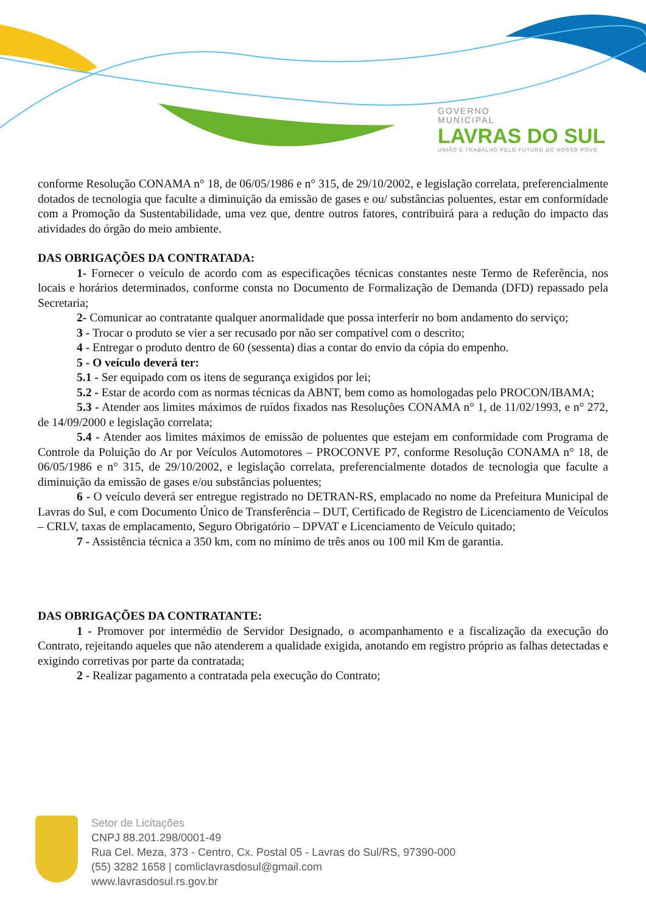GOVERNO
MUNICIPAL
LAVRAS DO SUL
UNIÃO E TRABALHO PELO FUTURO DO NOSSO POVO
conforme Resolução CONAMA n° 18, de 06/05/1986 e n° 315, de 29/10/2002, e legislação correlata, preferencialmente dotados de tecnologia que faculte a diminuição da emissão de gases e ou/ substâncias poluentes, estar em conformidade com a Promoção da Sustentabilidade, uma vez que, dentre outros fatores, contribuirá para a redução do impacto das atividades do órgão do meio ambiente.
DAS OBRIGAÇÕES DA CONTRATADA:
1- Fornecer o veículo de acordo com as especificações técnicas constantes neste Termo de Referência, nos locais e horários determinados, conforme consta no Documento de Formalização de Demanda (DFD) repassado pela Secretaria;
2- Comunicar ao contratante qualquer anormalidade que possa interferir no bom andamento do serviço;
3 - Trocar o produto se vier a ser recusado por não ser compatível com o descrito;
4 - Entregar o produto dentro de 60 (sessenta) dias a contar do envio da cópia do empenho.
5 - O veículo deverá ter:
5.1 - Ser equipado com os itens de segurança exigidos por lei;
5.2 - Estar de acordo com as normas técnicas da ABNT, bem como as homologadas pelo PROCON/IBAMA;
5.3 - Atender aos limites máximos de ruídos fixados nas Resoluções CONAMA n° 1, de 11/02/1993, e n° 272, de 14/09/2000 e legislação correlata;
5.4 - Atender aos limites máximos de emissão de poluentes que estejam em conformidade com Programa de Controle da Poluição do Ar por Veículos Automotores – PROCONVE P7, conforme Resolução CONAMA n° 18, de 06/05/1986 e n° 315, de 29/10/2002, e legislação correlata, preferencialmente dotados de tecnologia que faculte a diminuição da emissão de gases e/ou substâncias poluentes;
6 - O veículo deverá ser entregue registrado no DETRAN-RS, emplacado no nome da Prefeitura Municipal de Lavras do Sul, e com Documento Único de Transferência – DUT, Certificado de Registro de Licenciamento de Veículos – CRLV, taxas de emplacamento, Seguro Obrigatório – DPVAT e Licenciamento de Veículo quitado;
7 - Assistência técnica a 350 km, com no mínimo de três anos ou 100 mil Km de garantia.
DAS OBRIGAÇÕES DA CONTRATANTE:
1 - Promover por intermédio de Servidor Designado, o acompanhamento e a fiscalização da execução do Contrato, rejeitando aqueles que não atenderem a qualidade exigida, anotando em registro próprio as falhas detectadas e exigindo corretivas por parte da contratada;
2 - Realizar pagamento a contratada pela execução do Contrato;
Setor de Licitações
CNPJ 88.201.298/0001-49
Rua Cel. Meza, 373 - Centro, Cx. Postal 05 - Lavras do Sul/RS, 97390-000
(55) 3282 1658 | comliclavrasdosul@gmail.com
www.lavrasdosul.rs.gov.br